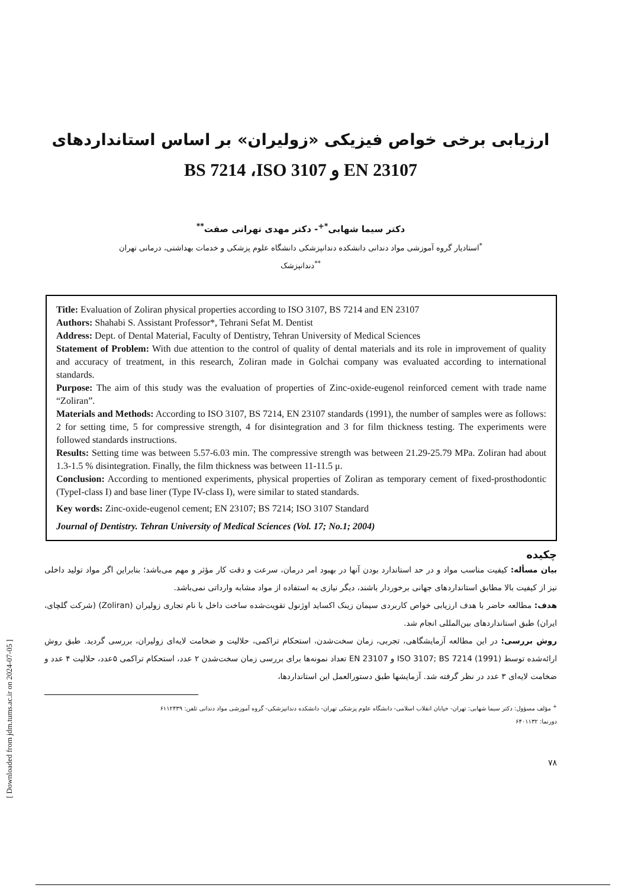[ Downloaded from jdm.tums.ac.ir on 2024-07-05 ]
ارزیابی برخی خواص فیزیکی «زولیران» بر اساس استانداردهای
EN 23107 و BS 7214 ،ISO 3107
دکتر سیما شهابی<sup>*+</sup>- دکتر مهدی تهرانی صفت<sup>**</sup>
<sup>*</sup> استادیار گروه آموزشی مواد دندانی دانشکده دندانپزشکی دانشگاه علوم پزشکی و خدمات بهداشتی، درمانی تهران
<sup>**</sup> دندانپزشک
Title: Evaluation of Zoliran physical properties according to ISO 3107, BS 7214 and EN 23107
Authors: Shahabi S. Assistant Professor*, Tehrani Sefat M. Dentist
Address: Dept. of Dental Material, Faculty of Dentistry, Tehran University of Medical Sciences
Statement of Problem: With due attention to the control of quality of dental materials and its role in improvement of quality and accuracy of treatment, in this research, Zoliran made in Golchai company was evaluated according to international standards.
Purpose: The aim of this study was the evaluation of properties of Zinc-oxide-eugenol reinforced cement with trade name “Zoliran”.
Materials and Methods: According to ISO 3107, BS 7214, EN 23107 standards (1991), the number of samples were as follows: 2 for setting time, 5 for compressive strength, 4 for disintegration and 3 for film thickness testing. The experiments were followed standards instructions.
Results: Setting time was between 5.57-6.03 min. The compressive strength was between 21.29-25.79 MPa. Zoliran had about 1.3-1.5 % disintegration. Finally, the film thickness was between 11-11.5 μ.
Conclusion: According to mentioned experiments, physical properties of Zoliran as temporary cement of fixed-prosthodontic (TypeI-class I) and base liner (Type IV-class I), were similar to stated standards.
Key words: Zinc-oxide-eugenol cement; EN 23107; BS 7214; ISO 3107 Standard
Journal of Dentistry. Tehran University of Medical Sciences (Vol. 17; No.1; 2004)
چکیده
بیان مسأله: کیفیت مناسب مواد و در حد استاندارد بودن آنها در بهبود امر درمان، سرعت و دقت کار مؤثر و مهم می‌باشد؛ بنابراین اگر مواد تولید داخلی نیز از کیفیت بالا مطابق استانداردهای جهانی برخوردار باشند، دیگر نیازی به استفاده از مواد مشابه وارداتی نمی‌باشد.
هدف: مطالعه حاضر با هدف ارزیابی خواص کاربردی سیمان زینک اکساید اوژنول تقویت‌شده ساخت داخل با نام تجاری زولیران (Zoliran) (شرکت گلچای، ایران) طبق استانداردهای بین‌المللی انجام شد.
روش بررسی: در این مطالعه آزمایشگاهی، تجربی، زمان سخت‌شدن، استحکام تراکمی، حلالیت و ضخامت لایه‌ای زولیران، بررسی گردید. طبق روش ارائه‌شده توسط ISO 3107; BS 7214 (1991) و EN 23107 تعداد نمونه‌ها برای بررسی زمان سخت‌شدن ۲ عدد، استحکام تراکمی ۵عدد، حلالیت ۴ عدد و ضخامت لایه‌ای ۳ عدد در نظر گرفته شد. آزمایشها طبق دستورالعمل این استانداردها،
<sup>+</sup> مؤلف مسؤول: دکتر سیما شهابی: تهران- خیابان انقلاب اسلامی- دانشگاه علوم پزشکی تهران- دانشکده دندانپزشکی- گروه آموزشی مواد دندانی تلفن: ۶۱۱۲۴۳۹
دورنما: ۶۴۰۱۱۳۲
۷۸